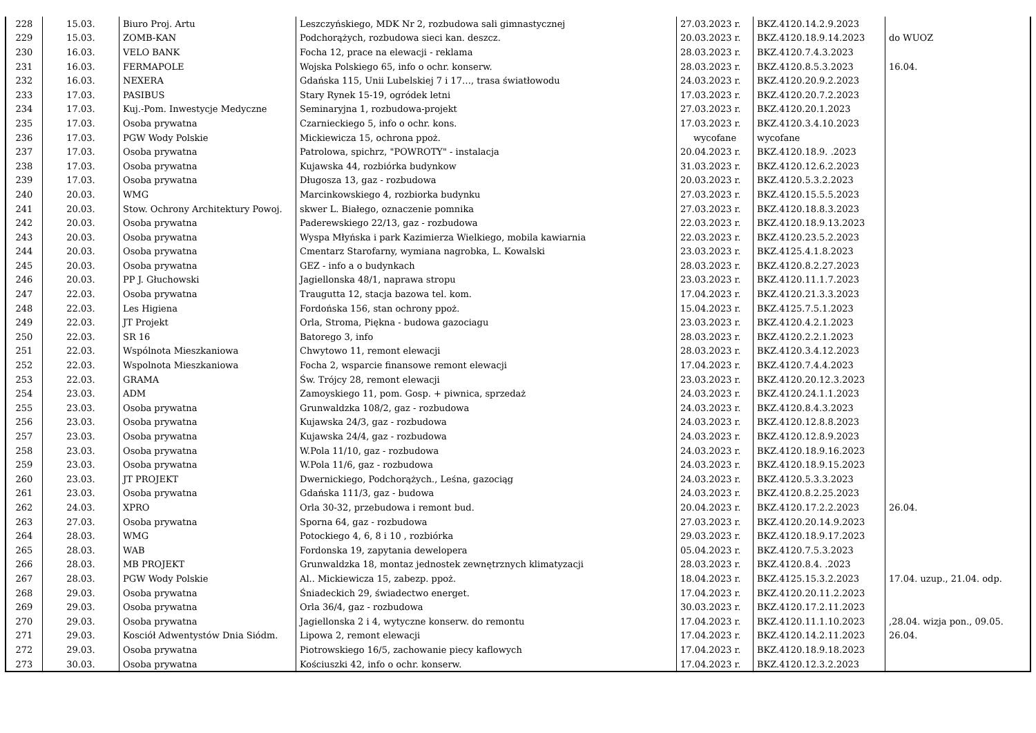| 228 | 15.03. | Biuro Proj. Artu | Leszczyńskiego, MDK Nr 2, rozbudowa sali gimnastycznej | 27.03.2023 r. | BKZ.4120.14.2.9.2023 | |
| 229 | 15.03. | ZOMB-KAN | Podchorążych, rozbudowa sieci kan. deszcz. | 20.03.2023 r. | BKZ.4120.18.9.14.2023 | do WUOZ |
| 230 | 16.03. | VELO BANK | Focha 12, prace na elewacji - reklama | 28.03.2023 r. | BKZ.4120.7.4.3.2023 | |
| 231 | 16.03. | FERMAPOLE | Wojska Polskiego 65, info o ochr. konserw. | 28.03.2023 r. | BKZ.4120.8.5.3.2023 | 16.04. |
| 232 | 16.03. | NEXERA | Gdańska 115, Unii Lubelskiej 7 i 17…, trasa światłowodu | 24.03.2023 r. | BKZ.4120.20.9.2.2023 | |
| 233 | 17.03. | PASIBUS | Stary Rynek 15-19, ogródek letni | 17.03.2023 r. | BKZ.4120.20.7.2.2023 | |
| 234 | 17.03. | Kuj.-Pom. Inwestycje Medyczne | Seminaryjna 1, rozbudowa-projekt | 27.03.2023 r. | BKZ.4120.20.1.2023 | |
| 235 | 17.03. | Osoba prywatna | Czarnieckiego 5, info o ochr. kons. | 17.03.2023 r. | BKZ.4120.3.4.10.2023 | |
| 236 | 17.03. | PGW Wody Polskie | Mickiewicza 15, ochrona ppoż. | wycofane | wycofane | |
| 237 | 17.03. | Osoba prywatna | Patrolowa, spichrz, "POWROTY" - instalacja | 20.04.2023 r. | BKZ.4120.18.9. .2023 | |
| 238 | 17.03. | Osoba prywatna | Kujawska 44, rozbiórka budynkow | 31.03.2023 r. | BKZ.4120.12.6.2.2023 | |
| 239 | 17.03. | Osoba prywatna | Długosza 13, gaz - rozbudowa | 20.03.2023 r. | BKZ.4120.5.3.2.2023 | |
| 240 | 20.03. | WMG | Marcinkowskiego 4, rozbiorka budynku | 27.03.2023 r. | BKZ.4120.15.5.5.2023 | |
| 241 | 20.03. | Stow. Ochrony Architektury Powoj. | skwer L. Białego, oznaczenie pomnika | 27.03.2023 r. | BKZ.4120.18.8.3.2023 | |
| 242 | 20.03. | Osoba prywatna | Paderewskiego 22/13, gaz - rozbudowa | 22.03.2023 r. | BKZ.4120.18.9.13.2023 | |
| 243 | 20.03. | Osoba prywatna | Wyspa Młyńska i park Kazimierza Wielkiego, mobila kawiarnia | 22.03.2023 r. | BKZ.4120.23.5.2.2023 | |
| 244 | 20.03. | Osoba prywatna | Cmentarz Starofarny, wymiana nagrobka, L. Kowalski | 23.03.2023 r. | BKZ.4125.4.1.8.2023 | |
| 245 | 20.03. | Osoba prywatna | GEZ - info a o budynkach | 28.03.2023 r. | BKZ.4120.8.2.27.2023 | |
| 246 | 20.03. | PP J. Głuchowski | Jagiellonska 48/1, naprawa stropu | 23.03.2023 r. | BKZ.4120.11.1.7.2023 | |
| 247 | 22.03. | Osoba prywatna | Traugutta 12, stacja bazowa tel. kom. | 17.04.2023 r. | BKZ.4120.21.3.3.2023 | |
| 248 | 22.03. | Les Higiena | Fordońska 156, stan ochrony ppoż. | 15.04.2023 r. | BKZ.4125.7.5.1.2023 | |
| 249 | 22.03. | JT Projekt | Orla, Stroma, Piękna - budowa gazociagu | 23.03.2023 r. | BKZ.4120.4.2.1.2023 | |
| 250 | 22.03. | SR 16 | Batorego 3, info | 28.03.2023 r. | BKZ.4120.2.2.1.2023 | |
| 251 | 22.03. | Wspólnota Mieszkaniowa | Chwytowo 11, remont elewacji | 28.03.2023 r. | BKZ.4120.3.4.12.2023 | |
| 252 | 22.03. | Wspolnota Mieszkaniowa | Focha 2, wsparcie finansowe remont elewacji | 17.04.2023 r. | BKZ.4120.7.4.4.2023 | |
| 253 | 22.03. | GRAMA | Św. Trójcy 28, remont elewacji | 23.03.2023 r. | BKZ.4120.20.12.3.2023 | |
| 254 | 23.03. | ADM | Zamoyskiego 11, pom. Gosp. + piwnica, sprzedaż | 24.03.2023 r. | BKZ.4120.24.1.1.2023 | |
| 255 | 23.03. | Osoba prywatna | Grunwaldzka 108/2, gaz - rozbudowa | 24.03.2023 r. | BKZ.4120.8.4.3.2023 | |
| 256 | 23.03. | Osoba prywatna | Kujawska 24/3, gaz - rozbudowa | 24.03.2023 r. | BKZ.4120.12.8.8.2023 | |
| 257 | 23.03. | Osoba prywatna | Kujawska 24/4, gaz - rozbudowa | 24.03.2023 r. | BKZ.4120.12.8.9.2023 | |
| 258 | 23.03. | Osoba prywatna | W.Pola 11/10, gaz - rozbudowa | 24.03.2023 r. | BKZ.4120.18.9.16.2023 | |
| 259 | 23.03. | Osoba prywatna | W.Pola 11/6, gaz - rozbudowa | 24.03.2023 r. | BKZ.4120.18.9.15.2023 | |
| 260 | 23.03. | JT PROJEKT | Dwernickiego, Podchorążych., Leśna, gazociąg | 24.03.2023 r. | BKZ.4120.5.3.3.2023 | |
| 261 | 23.03. | Osoba prywatna | Gdańska 111/3, gaz - budowa | 24.03.2023 r. | BKZ.4120.8.2.25.2023 | |
| 262 | 24.03. | XPRO | Orla 30-32, przebudowa i remont bud. | 20.04.2023 r. | BKZ.4120.17.2.2.2023 | 26.04. |
| 263 | 27.03. | Osoba prywatna | Sporna 64, gaz - rozbudowa | 27.03.2023 r. | BKZ.4120.20.14.9.2023 | |
| 264 | 28.03. | WMG | Potockiego 4, 6, 8 i 10 , rozbiórka | 29.03.2023 r. | BKZ.4120.18.9.17.2023 | |
| 265 | 28.03. | WAB | Fordonska 19, zapytania dewelopera | 05.04.2023 r. | BKZ.4120.7.5.3.2023 | |
| 266 | 28.03. | MB PROJEKT | Grunwaldzka 18, montaz jednostek zewnętrznych klimatyzacji | 28.03.2023 r. | BKZ.4120.8.4. .2023 | |
| 267 | 28.03. | PGW Wody Polskie | Al.. Mickiewicza 15, zabezp. ppoż. | 18.04.2023 r. | BKZ.4125.15.3.2.2023 | 17.04. uzup., 21.04. odp. |
| 268 | 29.03. | Osoba prywatna | Śniadeckich 29, świadectwo energet. | 17.04.2023 r. | BKZ.4120.20.11.2.2023 | |
| 269 | 29.03. | Osoba prywatna | Orla 36/4, gaz - rozbudowa | 30.03.2023 r. | BKZ.4120.17.2.11.2023 | |
| 270 | 29.03. | Osoba prywatna | Jagiellonska 2 i 4, wytyczne konserw. do remontu | 17.04.2023 r. | BKZ.4120.11.1.10.2023 | ,28.04. wizja pon., 09.05. |
| 271 | 29.03. | Kosciół Adwentystów Dnia Siódm. | Lipowa 2, remont elewacji | 17.04.2023 r. | BKZ.4120.14.2.11.2023 | 26.04. |
| 272 | 29.03. | Osoba prywatna | Piotrowskiego 16/5, zachowanie piecy kaflowych | 17.04.2023 r. | BKZ.4120.18.9.18.2023 | |
| 273 | 30.03. | Osoba prywatna | Kościuszki 42, info o ochr. konserw. | 17.04.2023 r. | BKZ.4120.12.3.2.2023 | |